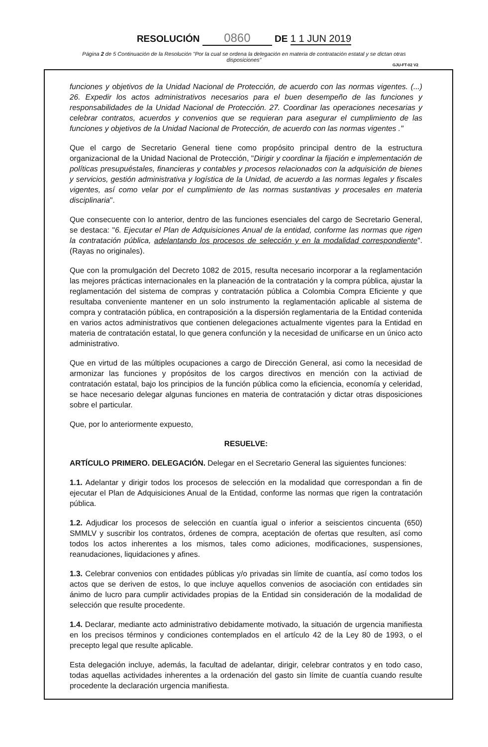RESOLUCIÓN 0860 DE 1 1 JUN 2019
Página 2 de 5 Continuación de la Resolución "Por la cual se ordena la delegación en materia de contratación estatal y se dictan otras disposiciones"
GJU-FT-02 V2
funciones y objetivos de la Unidad Nacional de Protección, de acuerdo con las normas vigentes. (...) 26. Expedir los actos administrativos necesarios para el buen desempeño de las funciones y responsabilidades de la Unidad Nacional de Protección. 27. Coordinar las operaciones necesarias y celebrar contratos, acuerdos y convenios que se requieran para asegurar el cumplimiento de las funciones y objetivos de la Unidad Nacional de Protección, de acuerdo con las normas vigentes ."
Que el cargo de Secretario General tiene como propósito principal dentro de la estructura organizacional de la Unidad Nacional de Protección, "Dirigir y coordinar la fijación e implementación de políticas presupuéstales, financieras y contables y procesos relacionados con la adquisición de bienes y servicios, gestión administrativa y logística de la Unidad, de acuerdo a las normas legales y fiscales vigentes, así como velar por el cumplimiento de las normas sustantivas y procesales en materia disciplinaria".
Que consecuente con lo anterior, dentro de las funciones esenciales del cargo de Secretario General, se destaca: "6. Ejecutar el Plan de Adquisiciones Anual de la entidad, conforme las normas que rigen la contratación pública, adelantando los procesos de selección y en la modalidad correspondiente". (Rayas no originales).
Que con la promulgación del Decreto 1082 de 2015, resulta necesario incorporar a la reglamentación las mejores prácticas internacionales en la planeación de la contratación y la compra pública, ajustar la reglamentación del sistema de compras y contratación pública a Colombia Compra Eficiente y que resultaba conveniente mantener en un solo instrumento la reglamentación aplicable al sistema de compra y contratación pública, en contraposición a la dispersión reglamentaria de la Entidad contenida en varios actos administrativos que contienen delegaciones actualmente vigentes para la Entidad en materia de contratación estatal, lo que genera confunción y la necesidad de unificarse en un único acto administrativo.
Que en virtud de las múltiples ocupaciones a cargo de Dirección General, asi como la necesidad de armonizar las funciones y propósitos de los cargos directivos en mención con la activiad de contratación estatal, bajo los principios de la función pública como la eficiencia, economía y celeridad, se hace necesario delegar algunas funciones en materia de contratación y dictar otras disposiciones sobre el particular.
Que, por lo anteriormente expuesto,
RESUELVE:
ARTÍCULO PRIMERO. DELEGACIÓN. Delegar en el Secretario General las siguientes funciones:
1.1. Adelantar y dirigir todos los procesos de selección en la modalidad que correspondan a fin de ejecutar el Plan de Adquisiciones Anual de la Entidad, conforme las normas que rigen la contratación pública.
1.2. Adjudicar los procesos de selección en cuantía igual o inferior a seiscientos cincuenta (650) SMMLV y suscribir los contratos, órdenes de compra, aceptación de ofertas que resulten, así como todos los actos inherentes a los mismos, tales como adiciones, modificaciones, suspensiones, reanudaciones, liquidaciones y afines.
1.3. Celebrar convenios con entidades públicas y/o privadas sin límite de cuantía, así como todos los actos que se deriven de estos, lo que incluye aquellos convenios de asociación con entidades sin ánimo de lucro para cumplir actividades propias de la Entidad sin consideración de la modalidad de selección que resulte procedente.
1.4. Declarar, mediante acto administrativo debidamente motivado, la situación de urgencia manifiesta en los precisos términos y condiciones contemplados en el artículo 42 de la Ley 80 de 1993, o el precepto legal que resulte aplicable.
Esta delegación incluye, además, la facultad de adelantar, dirigir, celebrar contratos y en todo caso, todas aquellas actividades inherentes a la ordenación del gasto sin límite de cuantía cuando resulte procedente la declaración urgencia manifiesta.